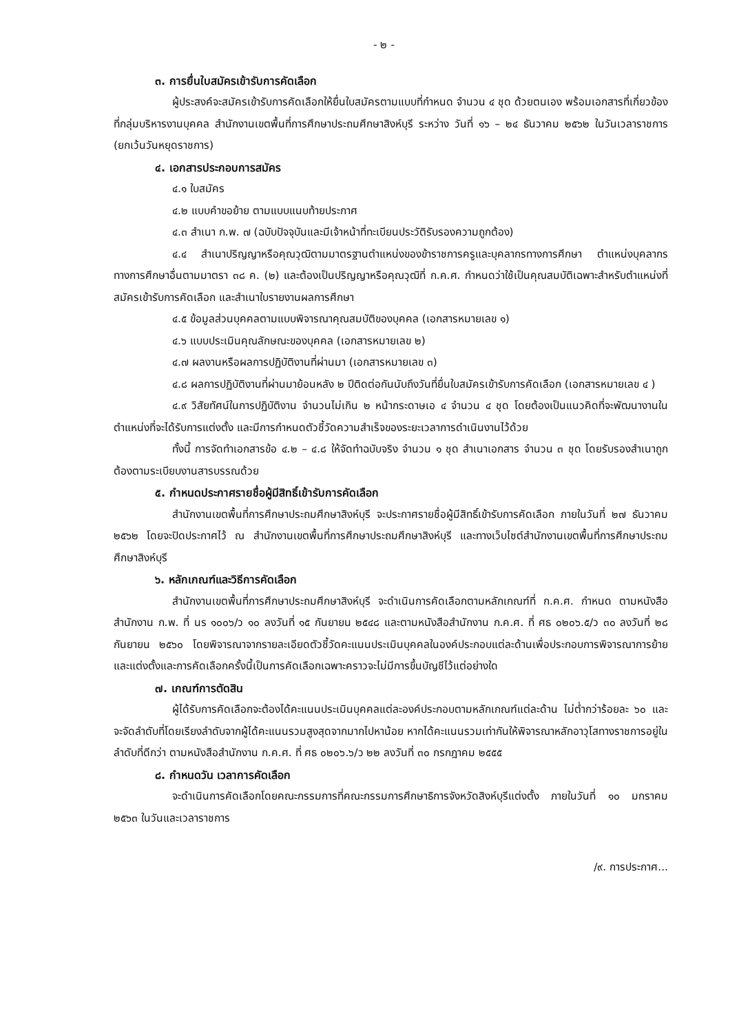- ๒ -
๓. การยื่นใบสมัครเข้ารับการคัดเลือก
ผู้ประสงค์จะสมัครเข้ารับการคัดเลือกให้ยื่นใบสมัครตามแบบที่กำหนด จำนวน ๔ ชุด ด้วยตนเอง พร้อมเอกสารที่เกี่ยวข้องที่กลุ่มบริหารงานบุคคล สำนักงานเขตพื้นที่การศึกษาประถมศึกษาสิงห์บุรี ระหว่าง วันที่ ๑๖ – ๒๔ ธันวาคม ๒๕๖๒ ในวันเวลาราชการ (ยกเว้นวันหยุดราชการ)
๔. เอกสารประกอบการสมัคร
๔.๑ ใบสมัคร
๔.๒ แบบคำขอย้าย ตามแบบแนบท้ายประกาศ
๔.๓ สำเนา ก.พ. ๗ (ฉบับปัจจุบันและมีเจ้าหน้าที่ทะเบียนประวัติรับรองความถูกต้อง)
๔.๔ สำเนาปริญญาหรือคุณวุฒิตามมาตรฐานตำแหน่งของข้าราชการครูและบุคลากรทางการศึกษา ตำแหน่งบุคลากรทางการศึกษาอื่นตามมาตรา ๓๘ ค. (๒) และต้องเป็นปริญญาหรือคุณวุฒิที่ ก.ค.ศ. กำหนดว่าใช้เป็นคุณสมบัติเฉพาะสำหรับตำแหน่งที่สมัครเข้ารับการคัดเลือก และสำเนาใบรายงานผลการศึกษา
๔.๕ ข้อมูลส่วนบุคคลตามแบบพิจารณาคุณสมบัติของบุคคล (เอกสารหมายเลข ๑)
๔.๖ แบบประเมินคุณลักษณะของบุคคล (เอกสารหมายเลข ๒)
๔.๗ ผลงานหรือผลการปฏิบัติงานที่ผ่านมา (เอกสารหมายเลข ๓)
๔.๘ ผลการปฏิบัติงานที่ผ่านมาย้อนหลัง ๒ ปีติดต่อกันนับถึงวันที่ยื่นใบสมัครเข้ารับการคัดเลือก (เอกสารหมายเลข ๔ )
๔.๙ วิสัยทัศน์ในการปฏิบัติงาน จำนวนไม่เกิน ๒ หน้ากระดาษเอ ๔ จำนวน ๔ ชุด โดยต้องเป็นแนวคิดที่จะพัฒนางานในตำแหน่งที่จะได้รับการแต่งตั้ง และมีการกำหนดตัวชี้วัดความสำเร็จของระยะเวลาการดำเนินงานไว้ด้วย
ทั้งนี้ การจัดทำเอกสารข้อ ๔.๒ – ๔.๘ ให้จัดทำฉบับจริง จำนวน ๑ ชุด สำเนาเอกสาร จำนวน ๓ ชุด โดยรับรองสำเนาถูกต้องตามระเบียบงานสารบรรณด้วย
๕. กำหนดประกาศรายชื่อผู้มีสิทธิ์เข้ารับการคัดเลือก
สำนักงานเขตพื้นที่การศึกษาประถมศึกษาสิงห์บุรี จะประกาศรายชื่อผู้มีสิทธิ์เข้ารับการคัดเลือก ภายในวันที่ ๒๗ ธันวาคม ๒๕๖๒ โดยจะปิดประกาศไว้ ณ สำนักงานเขตพื้นที่การศึกษาประถมศึกษาสิงห์บุรี และทางเว็บไซต์สำนักงานเขตพื้นที่การศึกษาประถมศึกษาสิงห์บุรี
๖. หลักเกณฑ์และวิธีการคัดเลือก
สำนักงานเขตพื้นที่การศึกษาประถมศึกษาสิงห์บุรี จะดำเนินการคัดเลือกตามหลักเกณฑ์ที่ ก.ค.ศ. กำหนด ตามหนังสือสำนักงาน ก.พ. ที่ นร ๑๐๐๖/ว ๑๐ ลงวันที่ ๑๕ กันยายน ๒๕๔๘ และตามหนังสือสำนักงาน ก.ค.ศ. ที่ ศธ ๐๒๐๖.๕/ว ๓๐ ลงวันที่ ๒๘ กันยายน ๒๕๖๐ โดยพิจารณาจากรายละเอียดตัวชี้วัดคะแนนประเมินบุคคลในองค์ประกอบแต่ละด้านเพื่อประกอบการพิจารณาการย้ายและแต่งตั้งและการคัดเลือกครั้งนี้เป็นการคัดเลือกเฉพาะคราวจะไม่มีการขึ้นบัญชีไว้แต่อย่างใด
๗. เกณฑ์การตัดสิน
ผู้ได้รับการคัดเลือกจะต้องได้คะแนนประเมินบุคคลแต่ละองค์ประกอบตามหลักเกณฑ์แต่ละด้าน ไม่ต่ำกว่าร้อยละ ๖๐ และจะจัดลำดับที่โดยเรียงลำดับจากผู้ได้คะแนนรวมสูงสุดจากมากไปหาน้อย หากได้คะแนนรวมเท่ากันให้พิจารณาหลักอาวุโสทางราชการอยู่ในลำดับที่ดีกว่า ตามหนังสือสำนักงาน ก.ค.ศ. ที่ ศธ ๐๒๐๖.๖/ว ๒๒ ลงวันที่ ๓๐ กรกฎาคม ๒๕๕๕
๘. กำหนดวัน เวลาการคัดเลือก
จะดำเนินการคัดเลือกโดยคณะกรรมการที่คณะกรรมการศึกษาธิการจังหวัดสิงห์บุรีแต่งตั้ง ภายในวันที่ ๑๐ มกราคม ๒๕๖๓ ในวันและเวลาราชการ
/๙. การประกาศ...